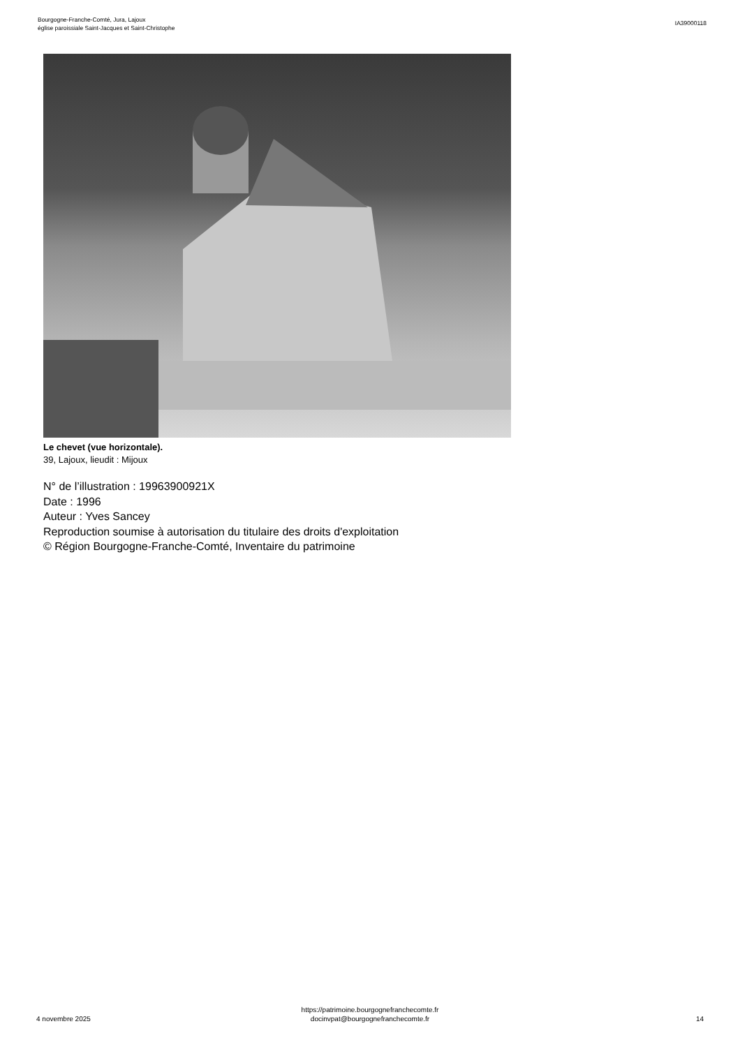Bourgogne-Franche-Comté, Jura, Lajoux
église paroissiale Saint-Jacques et Saint-Christophe
IA39000118
Le chevet (vue horizontale).
39, Lajoux, lieudit : Mijoux
N° de l’illustration : 19963900921X
Date : 1996
Auteur : Yves Sancey
Reproduction soumise à autorisation du titulaire des droits d'exploitation
© Région Bourgogne-Franche-Comté, Inventaire du patrimoine
4 novembre 2025
https://patrimoine.bourgognefranchecomte.fr
docinvpat@bourgognefranchecomte.fr
14